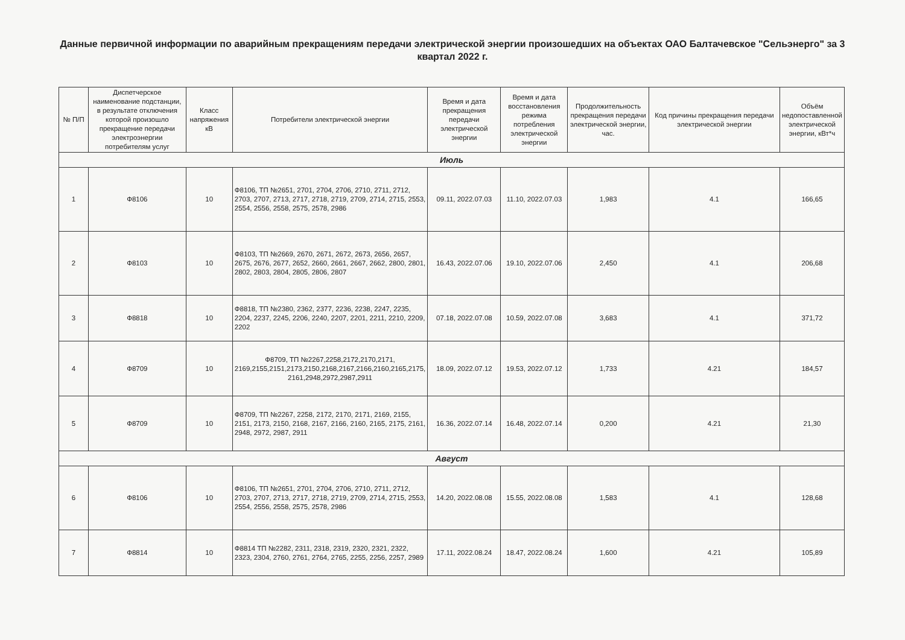Данные первичной информации по аварийным прекращениям передачи электрической энергии произошедших на объектах ОАО Балтачевское "Сельэнерго" за 3 квартал 2022 г.
| № П/П | Диспетчерское наименование подстанции, в результате отключения которой произошло прекращение передачи электроэнергии потребителям услуг | Класс напряжения кВ | Потребители электрической энергии | Время и дата прекращения передачи электрической энергии | Время и дата восстановления режима потребления электрической энергии | Продолжительность прекращения передачи электрической энергии, час. | Код причины прекращения передачи электрической энергии | Объём недопоставленной электрической энергии, кВт*ч |
| --- | --- | --- | --- | --- | --- | --- | --- | --- |
| Июль | | | | | | | | |
| 1 | Ф8106 | 10 | Ф8106, ТП №2651, 2701, 2704, 2706, 2710, 2711, 2712, 2703, 2707, 2713, 2717, 2718, 2719, 2709, 2714, 2715, 2553, 2554, 2556, 2558, 2575, 2578, 2986 | 09.11, 2022.07.03 | 11.10, 2022.07.03 | 1,983 | 4.1 | 166,65 |
| 2 | Ф8103 | 10 | Ф8103, ТП №2669, 2670, 2671, 2672, 2673, 2656, 2657, 2675, 2676, 2677, 2652, 2660, 2661, 2667, 2662, 2800, 2801, 2802, 2803, 2804, 2805, 2806, 2807 | 16.43, 2022.07.06 | 19.10, 2022.07.06 | 2,450 | 4.1 | 206,68 |
| 3 | Ф8818 | 10 | Ф8818, ТП №2380, 2362, 2377, 2236, 2238, 2247, 2235, 2204, 2237, 2245, 2206, 2240, 2207, 2201, 2211, 2210, 2209, 2202 | 07.18, 2022.07.08 | 10.59, 2022.07.08 | 3,683 | 4.1 | 371,72 |
| 4 | Ф8709 | 10 | Ф8709, ТП №2267,2258,2172,2170,2171, 2169,2155,2151,2173,2150,2168,2167,2166,2160,2165,2175, 2161,2948,2972,2987,2911 | 18.09, 2022.07.12 | 19.53, 2022.07.12 | 1,733 | 4.21 | 184,57 |
| 5 | Ф8709 | 10 | Ф8709, ТП №2267, 2258, 2172, 2170, 2171, 2169, 2155, 2151, 2173, 2150, 2168, 2167, 2166, 2160, 2165, 2175, 2161, 2948, 2972, 2987, 2911 | 16.36, 2022.07.14 | 16.48, 2022.07.14 | 0,200 | 4.21 | 21,30 |
| Август | | | | | | | | |
| 6 | Ф8106 | 10 | Ф8106, ТП №2651, 2701, 2704, 2706, 2710, 2711, 2712, 2703, 2707, 2713, 2717, 2718, 2719, 2709, 2714, 2715, 2553, 2554, 2556, 2558, 2575, 2578, 2986 | 14.20, 2022.08.08 | 15.55, 2022.08.08 | 1,583 | 4.1 | 128,68 |
| 7 | Ф8814 | 10 | Ф8814 ТП №2282, 2311, 2318, 2319, 2320, 2321, 2322, 2323, 2304, 2760, 2761, 2764, 2765, 2255, 2256, 2257, 2989 | 17.11, 2022.08.24 | 18.47, 2022.08.24 | 1,600 | 4.21 | 105,89 |